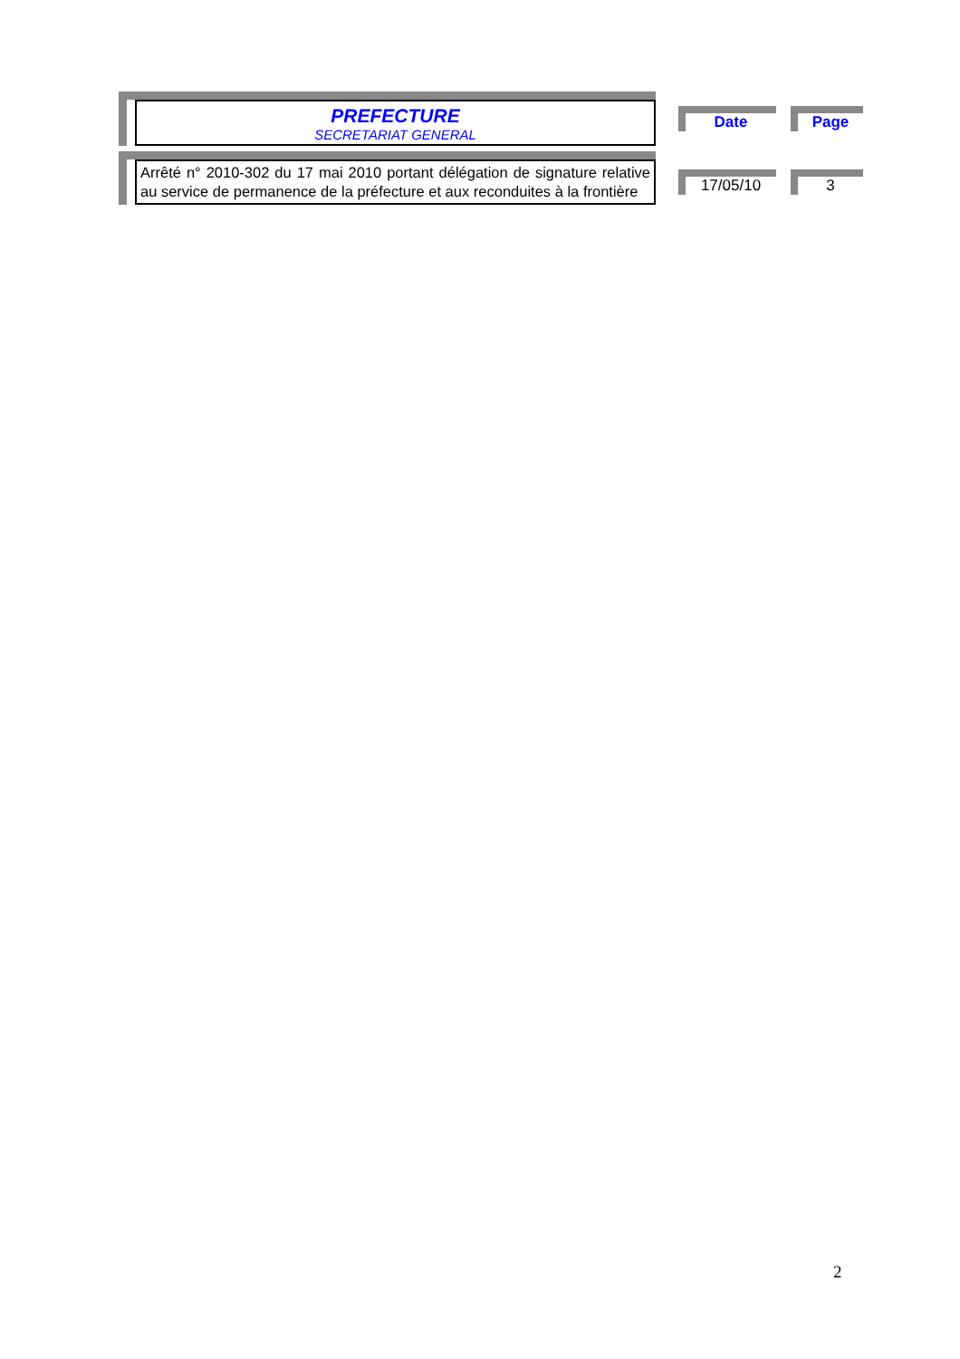PREFECTURE
SECRETARIAT GENERAL
Arrêté n° 2010-302 du 17 mai 2010 portant délégation de signature relative au service de permanence de la préfecture et aux reconduites à la frontière
Date Page
17/05/10 3
2